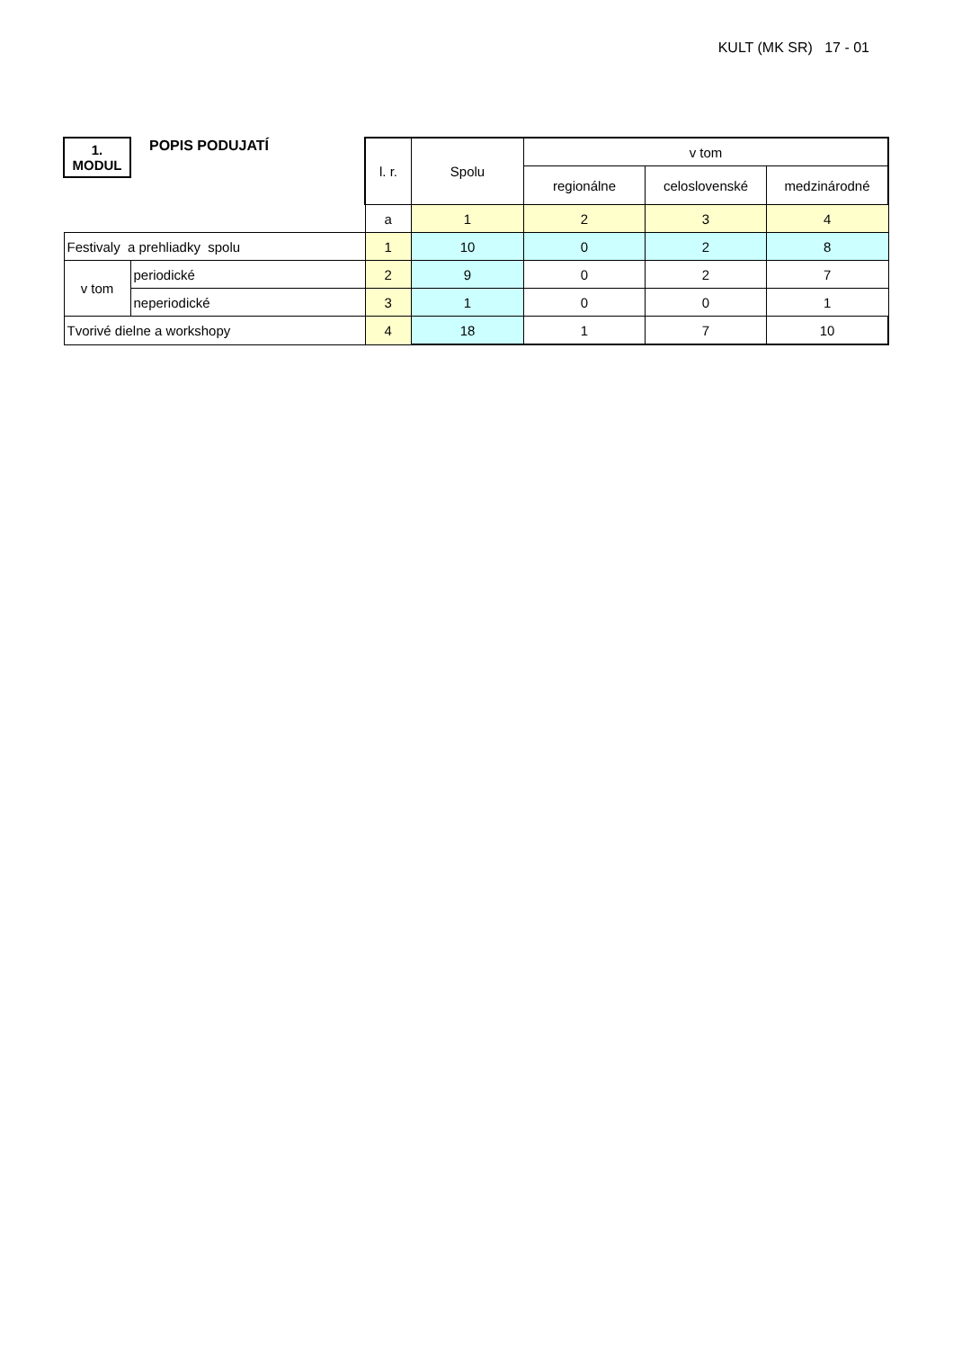KULT (MK SR) 17 - 01
| 1. MODUL | POPIS PODUJATÍ | l. r. | Spolu | v tom | | |
| | | | | regionálne | celoslovenské | medzinárodné |
| | | a | 1 | 2 | 3 | 4 |
| Festivaly a prehliadky spolu | | 1 | 10 | 0 | 2 | 8 |
| v tom | periodické | 2 | 9 | 0 | 2 | 7 |
| | neperiodické | 3 | 1 | 0 | 0 | 1 |
| Tvorivé dielne a workshopy | | 4 | 18 | 1 | 7 | 10 |